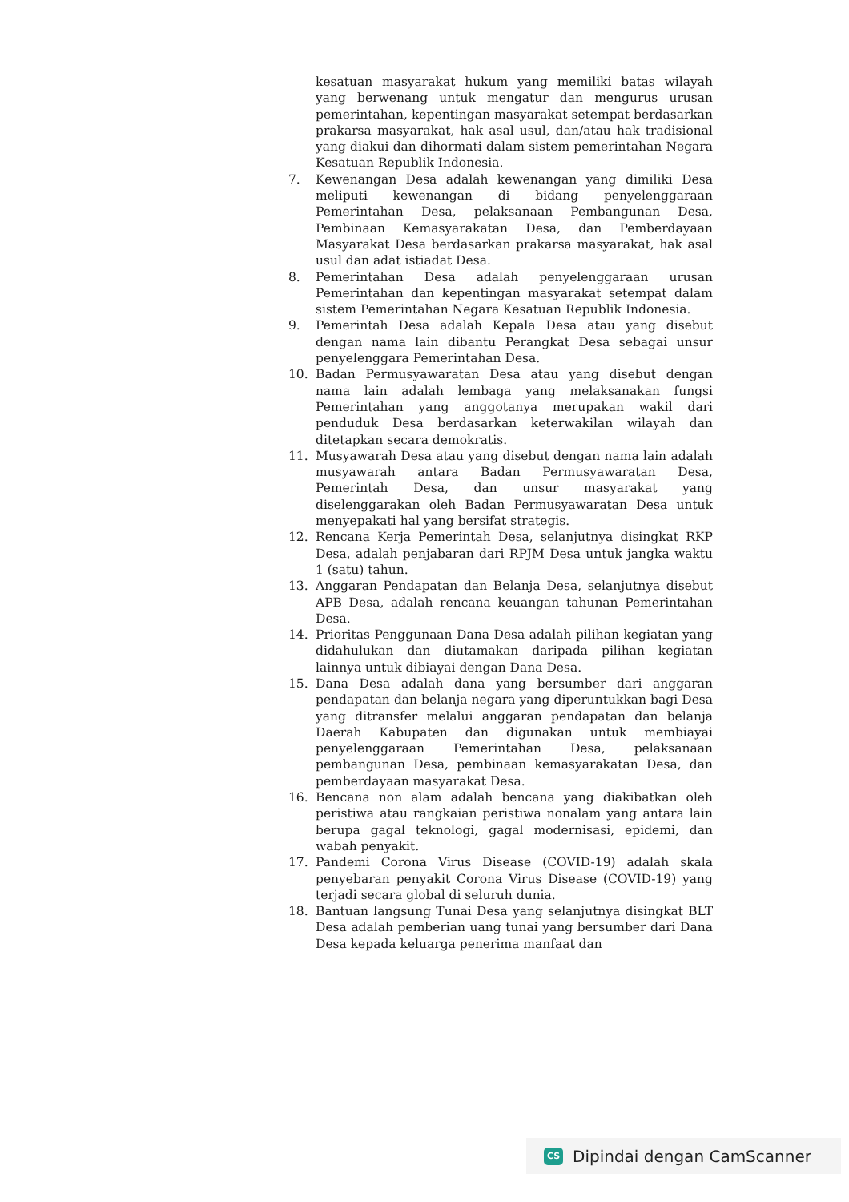kesatuan masyarakat hukum yang memiliki batas wilayah yang berwenang untuk mengatur dan mengurus urusan pemerintahan, kepentingan masyarakat setempat berdasarkan prakarsa masyarakat, hak asal usul, dan/atau hak tradisional yang diakui dan dihormati dalam sistem pemerintahan Negara Kesatuan Republik Indonesia.
7. Kewenangan Desa adalah kewenangan yang dimiliki Desa meliputi kewenangan di bidang penyelenggaraan Pemerintahan Desa, pelaksanaan Pembangunan Desa, Pembinaan Kemasyarakatan Desa, dan Pemberdayaan Masyarakat Desa berdasarkan prakarsa masyarakat, hak asal usul dan adat istiadat Desa.
8. Pemerintahan Desa adalah penyelenggaraan urusan Pemerintahan dan kepentingan masyarakat setempat dalam sistem Pemerintahan Negara Kesatuan Republik Indonesia.
9. Pemerintah Desa adalah Kepala Desa atau yang disebut dengan nama lain dibantu Perangkat Desa sebagai unsur penyelenggara Pemerintahan Desa.
10. Badan Permusyawaratan Desa atau yang disebut dengan nama lain adalah lembaga yang melaksanakan fungsi Pemerintahan yang anggotanya merupakan wakil dari penduduk Desa berdasarkan keterwakilan wilayah dan ditetapkan secara demokratis.
11. Musyawarah Desa atau yang disebut dengan nama lain adalah musyawarah antara Badan Permusyawaratan Desa, Pemerintah Desa, dan unsur masyarakat yang diselenggarakan oleh Badan Permusyawaratan Desa untuk menyepakati hal yang bersifat strategis.
12. Rencana Kerja Pemerintah Desa, selanjutnya disingkat RKP Desa, adalah penjabaran dari RPJM Desa untuk jangka waktu 1 (satu) tahun.
13. Anggaran Pendapatan dan Belanja Desa, selanjutnya disebut APB Desa, adalah rencana keuangan tahunan Pemerintahan Desa.
14. Prioritas Penggunaan Dana Desa adalah pilihan kegiatan yang didahulukan dan diutamakan daripada pilihan kegiatan lainnya untuk dibiayai dengan Dana Desa.
15. Dana Desa adalah dana yang bersumber dari anggaran pendapatan dan belanja negara yang diperuntukkan bagi Desa yang ditransfer melalui anggaran pendapatan dan belanja Daerah Kabupaten dan digunakan untuk membiayai penyelenggaraan Pemerintahan Desa, pelaksanaan pembangunan Desa, pembinaan kemasyarakatan Desa, dan pemberdayaan masyarakat Desa.
16. Bencana non alam adalah bencana yang diakibatkan oleh peristiwa atau rangkaian peristiwa nonalam yang antara lain berupa gagal teknologi, gagal modernisasi, epidemi, dan wabah penyakit.
17. Pandemi Corona Virus Disease (COVID-19) adalah skala penyebaran penyakit Corona Virus Disease (COVID-19) yang terjadi secara global di seluruh dunia.
18. Bantuan langsung Tunai Desa yang selanjutnya disingkat BLT Desa adalah pemberian uang tunai yang bersumber dari Dana Desa kepada keluarga penerima manfaat dan
CS Dipindai dengan CamScanner